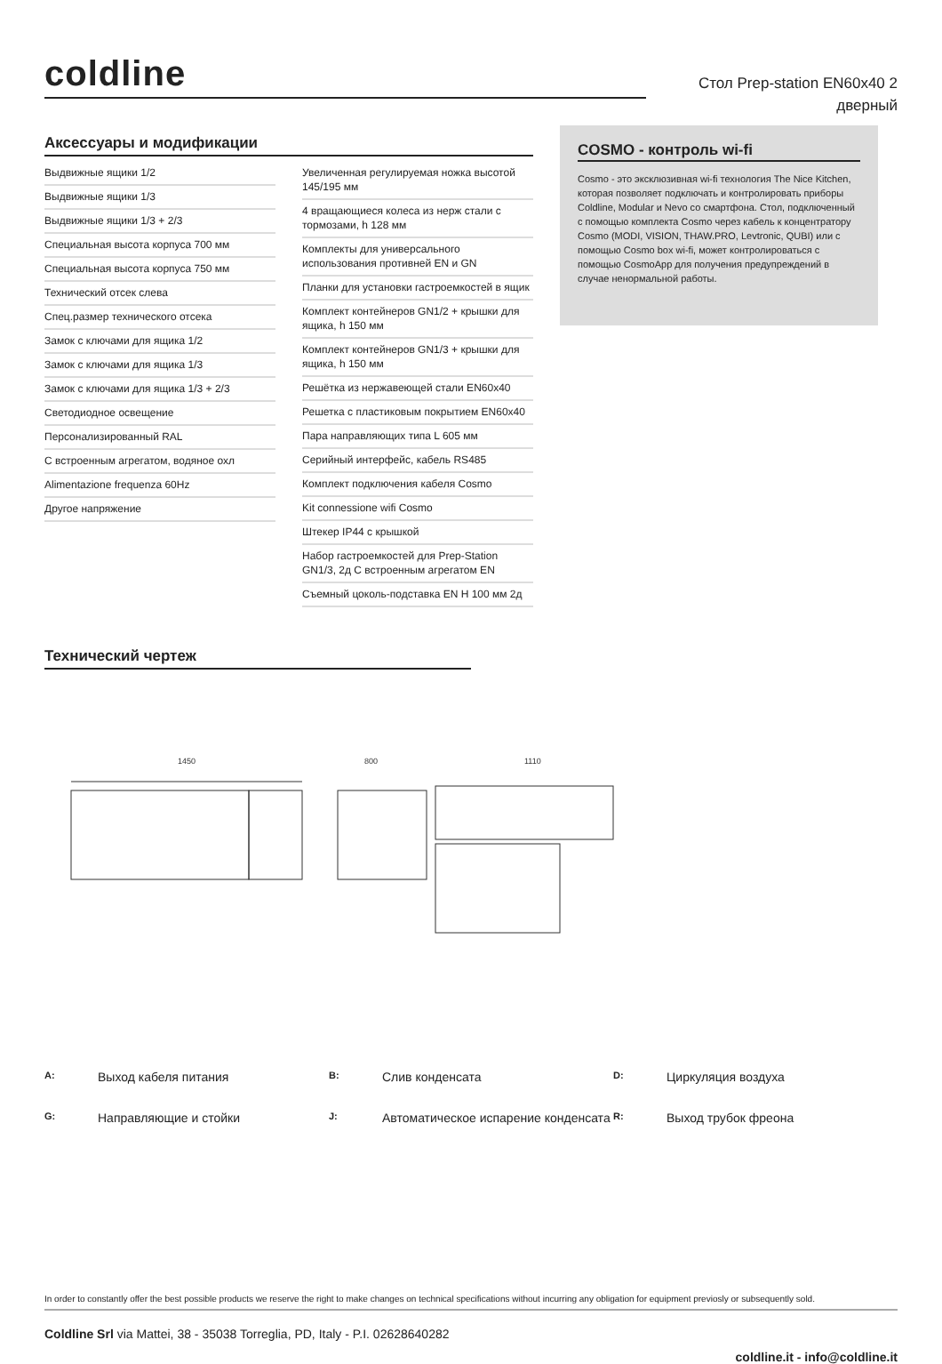coldline
Стол Prep-station EN60x40 2
дверный
Аксессуары и модификации
Выдвижные ящики 1/2
Выдвижные ящики 1/3
Выдвижные ящики 1/3 + 2/3
Специальная высота корпуса 700 мм
Специальная высота корпуса 750 мм
Технический отсек слева
Спец.размер технического отсека
Замок с ключами для ящика 1/2
Замок с ключами для ящика 1/3
Замок с ключами для ящика 1/3 + 2/3
Светодиодное освещение
Персонализированный RAL
С встроенным агрегатом, водяное охл
Alimentazione frequenza 60Hz
Другое напряжение
Увеличенная регулируемая ножка высотой 145/195 мм
4 вращающиеся колеса из нерж стали с тормозами, h 128 мм
Комплекты для универсального использования противней EN и GN
Планки для установки гастроемкостей в ящик
Комплект контейнеров GN1/2 + крышки для ящика, h 150 мм
Комплект контейнеров GN1/3 + крышки для ящика, h 150 мм
Решётка из нержавеющей стали EN60x40
Решетка с пластиковым покрытием EN60x40
Пара направляющих типа L 605 мм
Серийный интерфейс, кабель RS485
Комплект подключения кабеля Cosmo
Kit connessione wifi Cosmo
Штекер IP44 с крышкой
Набор гастроемкостей для Prep-Station GN1/3, 2д С встроенным агрегатом EN
Съемный цоколь-подставка EN H 100 мм 2д
COSMO - контроль wi-fi
Cosmo - это эксклюзивная wi-fi технология The Nice Kitchen, которая позволяет подключать и контролировать приборы Coldline, Modular и Nevo со смартфона. Стол, подключенный с помощью комплекта Cosmo через кабель к концентратору Cosmo (MODI, VISION, THAW.PRO, Levtronic, QUBI) или с помощью Cosmo box wi-fi, может контролироваться с помощью CosmoApp для получения предупреждений в случае ненормальной работы.
Технический чертеж
1450
800
1110
A: Выход кабеля питания B: Слив конденсата D: Циркуляция воздуха G: Направляющие и стойки J: Автоматическое испарение конденсата R: Выход трубок фреона
In order to constantly offer the best possible products we reserve the right to make changes on technical specifications without incurring any obligation for equipment previosly or subsequently sold.
Coldline Srl via Mattei, 38 - 35038 Torreglia, PD, Italy - P.I. 02628640282
coldline.it - info@coldline.it